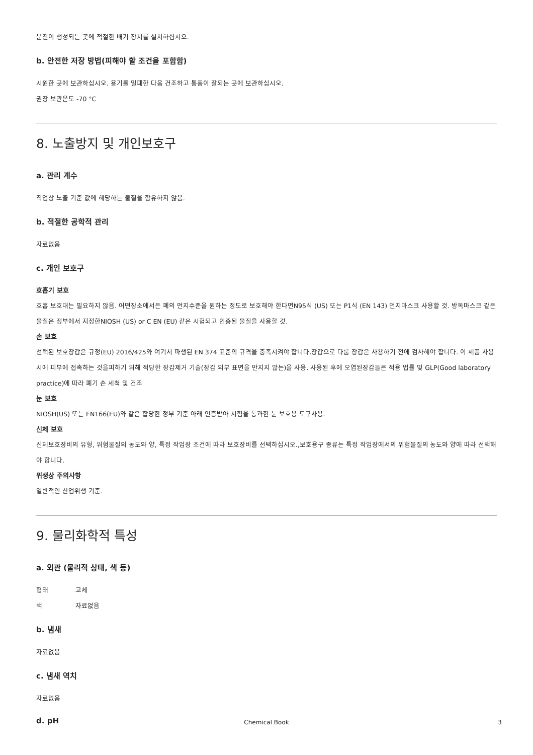분진이 생성되는 곳에 적절한 배기 장치를 설치하십시오.
b. 안전한 저장 방법(피해야 할 조건을 포함함)
시원한 곳에 보관하십시오. 용기를 밀폐한 다음 건조하고 통풍이 잘되는 곳에 보관하십시오.
권장 보관온도 -70 °C
8. 노출방지 및 개인보호구
a. 관리 계수
직업상 노출 기준 값에 해당하는 물질을 함유하지 않음.
b. 적절한 공학적 관리
자료없음
c. 개인 보호구
호흡기 보호
호흡 보호대는 필요하지 않음. 어떤장소에서든 폐의 먼지수준을 원하는 정도로 보호해야 한다면N95식 (US) 또는 P1식 (EN 143) 먼지마스크 사용할 것. 방독마스크 같은 물질은 정부에서 지정한NIOSH (US) or C EN (EU) 같은 시험되고 인증된 물질을 사용할 것.
손 보호
선택된 보호장갑은 규정(EU) 2016/425와 여기서 파생된 EN 374 표준의 규격을 충족시켜야 합니다.장갑으로 다룸 장갑은 사용하기 전에 검사해야 합니다. 이 제품 사용 시에 피부에 접촉하는 것을피하기 위해 적당한 장갑제거 기술(장갑 외부 표면을 만지지 않는)을 사용. 사용된 후에 오염된장갑들은 적용 법률 및 GLP(Good laboratory practice)에 따라 폐기 손 세척 및 건조
눈 보호
NIOSH(US) 또는 EN166(EU)와 같은 합당한 정부 기준 아래 인증받아 시험을 통과한 눈 보호용 도구사용.
신체 보호
신체보호장비의 유형, 위험물질의 농도와 양, 특정 작업장 조건에 따라 보호장비를 선택하십시오.,보호용구 종류는 특정 작업장에서의 위험물질의 농도와 양에 따라 선택해야 합니다.
위생상 주의사항
일반적인 산업위생 기준.
9. 물리화학적 특성
a. 외관 (물리적 상태, 색 등)
형태 고체
색 자료없음
b. 냄새
자료없음
c. 냄새 역치
자료없음
d. pH
Chemical Book 3